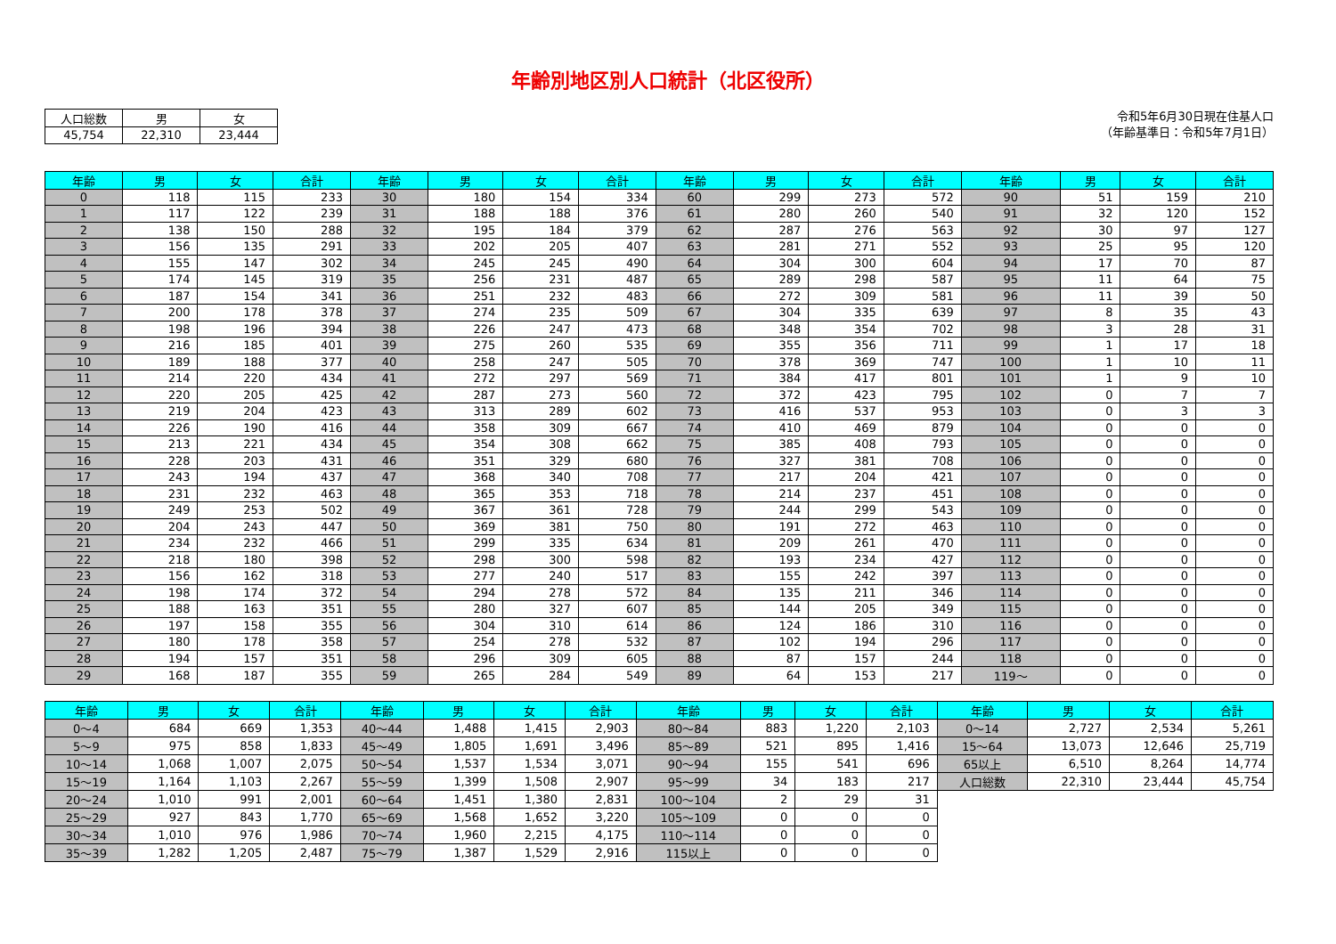年齢別地区別人口統計（北区役所）
| 人口総数 | 男 | 女 |
| 45,754 | 22,310 | 23,444 |
令和5年6月30日現在住基人口
（年齢基準日：令和5年7月1日）
| 年齢 | 男 | 女 | 合計 | 年齢 | 男 | 女 | 合計 | 年齢 | 男 | 女 | 合計 | 年齢 | 男 | 女 | 合計 |
| --- | --- | --- | --- | --- | --- | --- | --- | --- | --- | --- | --- | --- | --- | --- | --- |
| 0 | 118 | 115 | 233 | 30 | 180 | 154 | 334 | 60 | 299 | 273 | 572 | 90 | 51 | 159 | 210 |
| 1 | 117 | 122 | 239 | 31 | 188 | 188 | 376 | 61 | 280 | 260 | 540 | 91 | 32 | 120 | 152 |
| 2 | 138 | 150 | 288 | 32 | 195 | 184 | 379 | 62 | 287 | 276 | 563 | 92 | 30 | 97 | 127 |
| 3 | 156 | 135 | 291 | 33 | 202 | 205 | 407 | 63 | 281 | 271 | 552 | 93 | 25 | 95 | 120 |
| 4 | 155 | 147 | 302 | 34 | 245 | 245 | 490 | 64 | 304 | 300 | 604 | 94 | 17 | 70 | 87 |
| 5 | 174 | 145 | 319 | 35 | 256 | 231 | 487 | 65 | 289 | 298 | 587 | 95 | 11 | 64 | 75 |
| 6 | 187 | 154 | 341 | 36 | 251 | 232 | 483 | 66 | 272 | 309 | 581 | 96 | 11 | 39 | 50 |
| 7 | 200 | 178 | 378 | 37 | 274 | 235 | 509 | 67 | 304 | 335 | 639 | 97 | 8 | 35 | 43 |
| 8 | 198 | 196 | 394 | 38 | 226 | 247 | 473 | 68 | 348 | 354 | 702 | 98 | 3 | 28 | 31 |
| 9 | 216 | 185 | 401 | 39 | 275 | 260 | 535 | 69 | 355 | 356 | 711 | 99 | 1 | 17 | 18 |
| 10 | 189 | 188 | 377 | 40 | 258 | 247 | 505 | 70 | 378 | 369 | 747 | 100 | 1 | 10 | 11 |
| 11 | 214 | 220 | 434 | 41 | 272 | 297 | 569 | 71 | 384 | 417 | 801 | 101 | 1 | 9 | 10 |
| 12 | 220 | 205 | 425 | 42 | 287 | 273 | 560 | 72 | 372 | 423 | 795 | 102 | 0 | 7 | 7 |
| 13 | 219 | 204 | 423 | 43 | 313 | 289 | 602 | 73 | 416 | 537 | 953 | 103 | 0 | 3 | 3 |
| 14 | 226 | 190 | 416 | 44 | 358 | 309 | 667 | 74 | 410 | 469 | 879 | 104 | 0 | 0 | 0 |
| 15 | 213 | 221 | 434 | 45 | 354 | 308 | 662 | 75 | 385 | 408 | 793 | 105 | 0 | 0 | 0 |
| 16 | 228 | 203 | 431 | 46 | 351 | 329 | 680 | 76 | 327 | 381 | 708 | 106 | 0 | 0 | 0 |
| 17 | 243 | 194 | 437 | 47 | 368 | 340 | 708 | 77 | 217 | 204 | 421 | 107 | 0 | 0 | 0 |
| 18 | 231 | 232 | 463 | 48 | 365 | 353 | 718 | 78 | 214 | 237 | 451 | 108 | 0 | 0 | 0 |
| 19 | 249 | 253 | 502 | 49 | 367 | 361 | 728 | 79 | 244 | 299 | 543 | 109 | 0 | 0 | 0 |
| 20 | 204 | 243 | 447 | 50 | 369 | 381 | 750 | 80 | 191 | 272 | 463 | 110 | 0 | 0 | 0 |
| 21 | 234 | 232 | 466 | 51 | 299 | 335 | 634 | 81 | 209 | 261 | 470 | 111 | 0 | 0 | 0 |
| 22 | 218 | 180 | 398 | 52 | 298 | 300 | 598 | 82 | 193 | 234 | 427 | 112 | 0 | 0 | 0 |
| 23 | 156 | 162 | 318 | 53 | 277 | 240 | 517 | 83 | 155 | 242 | 397 | 113 | 0 | 0 | 0 |
| 24 | 198 | 174 | 372 | 54 | 294 | 278 | 572 | 84 | 135 | 211 | 346 | 114 | 0 | 0 | 0 |
| 25 | 188 | 163 | 351 | 55 | 280 | 327 | 607 | 85 | 144 | 205 | 349 | 115 | 0 | 0 | 0 |
| 26 | 197 | 158 | 355 | 56 | 304 | 310 | 614 | 86 | 124 | 186 | 310 | 116 | 0 | 0 | 0 |
| 27 | 180 | 178 | 358 | 57 | 254 | 278 | 532 | 87 | 102 | 194 | 296 | 117 | 0 | 0 | 0 |
| 28 | 194 | 157 | 351 | 58 | 296 | 309 | 605 | 88 | 87 | 157 | 244 | 118 | 0 | 0 | 0 |
| 29 | 168 | 187 | 355 | 59 | 265 | 284 | 549 | 89 | 64 | 153 | 217 | 119～ | 0 | 0 | 0 |
| 年齢 | 男 | 女 | 合計 | 年齢 | 男 | 女 | 合計 | 年齢 | 男 | 女 | 合計 | 年齢 | 男 | 女 | 合計 |
| --- | --- | --- | --- | --- | --- | --- | --- | --- | --- | --- | --- | --- | --- | --- | --- |
| 0～4 | 684 | 669 | 1,353 | 40～44 | 1,488 | 1,415 | 2,903 | 80～84 | 883 | 1,220 | 2,103 | 0～14 | 2,727 | 2,534 | 5,261 |
| 5～9 | 975 | 858 | 1,833 | 45～49 | 1,805 | 1,691 | 3,496 | 85～89 | 521 | 895 | 1,416 | 15～64 | 13,073 | 12,646 | 25,719 |
| 10～14 | 1,068 | 1,007 | 2,075 | 50～54 | 1,537 | 1,534 | 3,071 | 90～94 | 155 | 541 | 696 | 65以上 | 6,510 | 8,264 | 14,774 |
| 15～19 | 1,164 | 1,103 | 2,267 | 55～59 | 1,399 | 1,508 | 2,907 | 95～99 | 34 | 183 | 217 | 人口総数 | 22,310 | 23,444 | 45,754 |
| 20～24 | 1,010 | 991 | 2,001 | 60～64 | 1,451 | 1,380 | 2,831 | 100～104 | 2 | 29 | 31 | | | | |
| 25～29 | 927 | 843 | 1,770 | 65～69 | 1,568 | 1,652 | 3,220 | 105～109 | 0 | 0 | 0 | | | | |
| 30～34 | 1,010 | 976 | 1,986 | 70～74 | 1,960 | 2,215 | 4,175 | 110～114 | 0 | 0 | 0 | | | | |
| 35～39 | 1,282 | 1,205 | 2,487 | 75～79 | 1,387 | 1,529 | 2,916 | 115以上 | 0 | 0 | 0 | | | | |